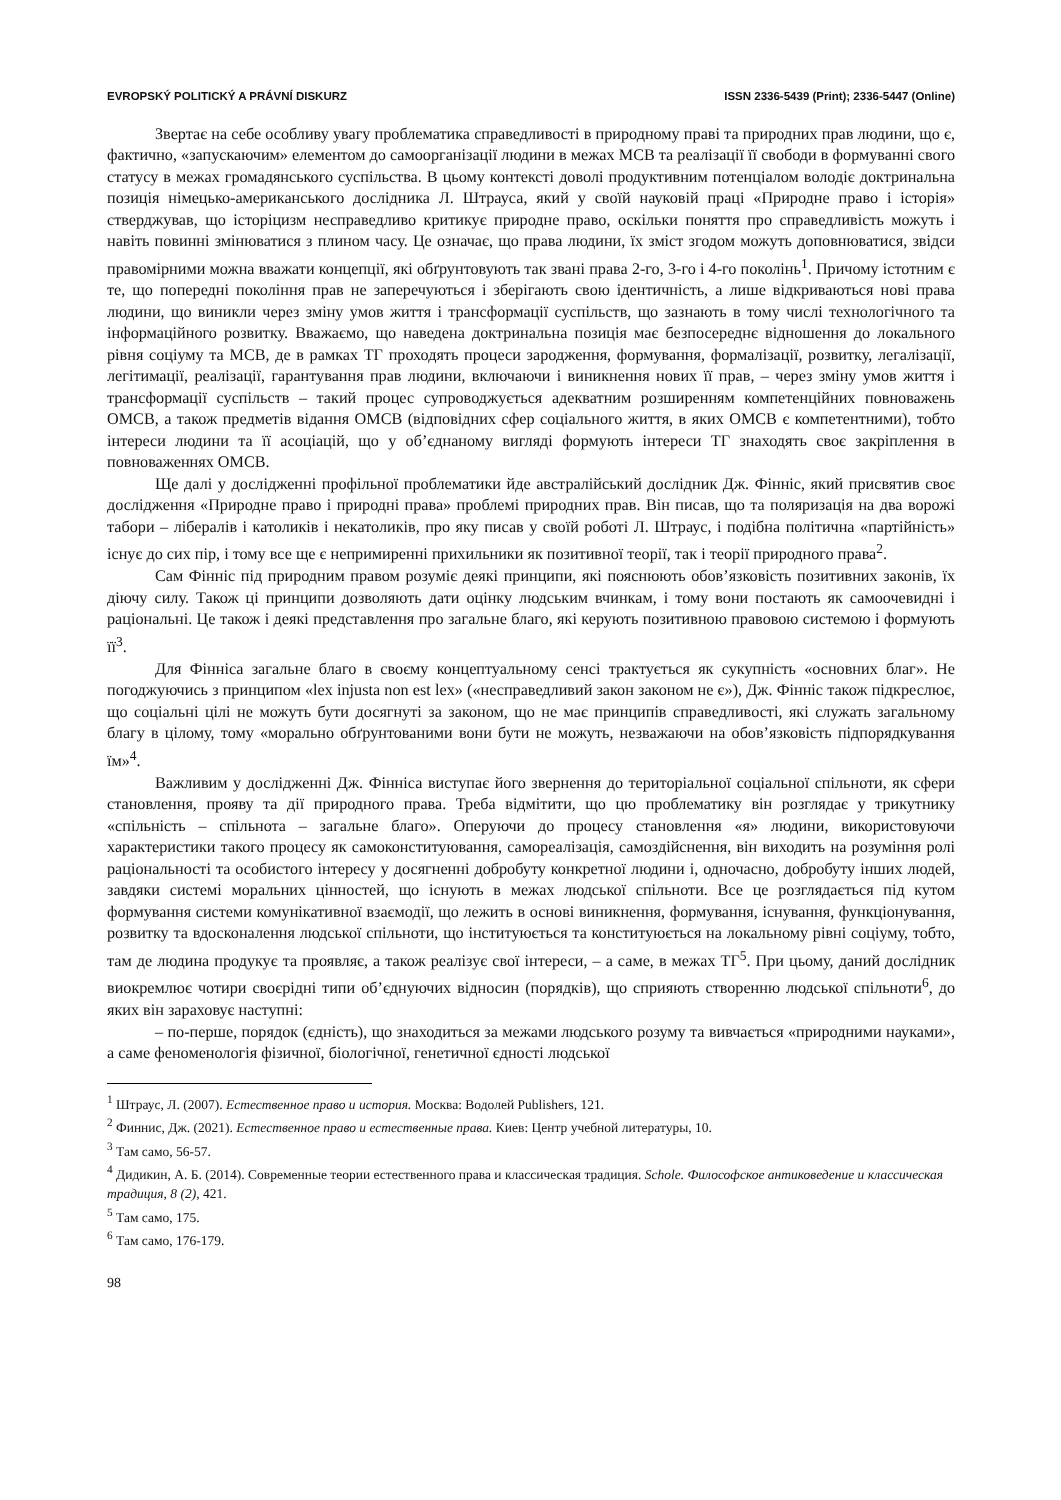EVROPSKÝ POLITICKÝ A PRÁVNÍ DISKURZ ISSN 2336-5439 (Print); 2336-5447 (Online)
Звертає на себе особливу увагу проблематика справедливості в природному праві та природних прав людини, що є, фактично, «запускаючим» елементом до самоорганізації людини в межах МСВ та реалізації її свободи в формуванні свого статусу в межах громадянського суспільства. В цьому контексті доволі продуктивним потенціалом володіє доктринальна позиція німецько-американського дослідника Л. Штрауса, який у своїй науковій праці «Природне право і історія» стверджував, що історіцизм несправедливо критикує природне право, оскільки поняття про справедливість можуть і навіть повинні змінюватися з плином часу. Це означає, що права людини, їх зміст згодом можуть доповнюватися, звідси правомірними можна вважати концепції, які обґрунтовують так звані права 2-го, 3-го і 4-го поколінь<sup>1</sup>. Причому істотним є те, що попередні покоління прав не заперечуються і зберігають свою ідентичність, а лише відкриваються нові права людини, що виникли через зміну умов життя і трансформації суспільств, що зазнають в тому числі технологічного та інформаційного розвитку. Вважаємо, що наведена доктринальна позиція має безпосереднє відношення до локального рівня соціуму та МСВ, де в рамках ТГ проходять процеси зародження, формування, формалізації, розвитку, легалізації, легітимації, реалізації, гарантування прав людини, включаючи і виникнення нових її прав, – через зміну умов життя і трансформації суспільств – такий процес супроводжується адекватним розширенням компетенційних повноважень ОМСВ, а також предметів відання ОМСВ (відповідних сфер соціального життя, в яких ОМСВ є компетентними), тобто інтереси людини та її асоціацій, що у об’єднаному вигляді формують інтереси ТГ знаходять своє закріплення в повноваженнях ОМСВ.
Ще далі у дослідженні профільної проблематики йде австралійський дослідник Дж. Фінніс, який присвятив своє дослідження «Природне право і природні права» проблемі природних прав. Він писав, що та поляризація на два ворожі табори – лібералів і католиків і некатоликів, про яку писав у своїй роботі Л. Штраус, і подібна політична «партійність» існує до сих пір, і тому все ще є непримиренні прихильники як позитивної теорії, так і теорії природного права<sup>2</sup>.
Сам Фінніс під природним правом розуміє деякі принципи, які пояснюють обов’язковість позитивних законів, їх діючу силу. Також ці принципи дозволяють дати оцінку людським вчинкам, і тому вони постають як самоочевидні і раціональні. Це також і деякі представлення про загальне благо, які керують позитивною правовою системою і формують її<sup>3</sup>.
Для Фінніса загальне благо в своєму концептуальному сенсі трактується як сукупність «основних благ». Не погоджуючись з принципом «lex injusta non est lex» («несправедливий закон законом не є»), Дж. Фінніс також підкреслює, що соціальні цілі не можуть бути досягнуті за законом, що не має принципів справедливості, які служать загальному благу в цілому, тому «морально обґрунтованими вони бути не можуть, незважаючи на обов’язковість підпорядкування їм»<sup>4</sup>.
Важливим у дослідженні Дж. Фінніса виступає його звернення до територіальної соціальної спільноти, як сфери становлення, прояву та дії природного права. Треба відмітити, що цю проблематику він розглядає у трикутнику «спільність – спільнота – загальне благо». Оперуючи до процесу становлення «я» людини, використовуючи характеристики такого процесу як самоконституювання, самореалізація, самоздійснення, він виходить на розуміння ролі раціональності та особистого інтересу у досягненні добробуту конкретної людини і, одночасно, добробуту інших людей, завдяки системі моральних цінностей, що існують в межах людської спільноти. Все це розглядається під кутом формування системи комунікативної взаємодії, що лежить в основі виникнення, формування, існування, функціонування, розвитку та вдосконалення людської спільноти, що інституюється та конституюється на локальному рівні соціуму, тобто, там де людина продукує та проявляє, а також реалізує свої інтереси, – а саме, в межах ТГ<sup>5</sup>. При цьому, даний дослідник виокремлює чотири своєрідні типи об’єднуючих відносин (порядків), що сприяють створенню людської спільноти<sup>6</sup>, до яких він зараховує наступні:
– по-перше, порядок (єдність), що знаходиться за межами людського розуму та вивчається «природними науками», а саме феноменологія фізичної, біологічної, генетичної єдності людської
<sup>1</sup> Штраус, Л. (2007). Естественное право и история. Москва: Водолей Publishers, 121.
<sup>2</sup> Финнис, Дж. (2021). Естественное право и естественные права. Киев: Центр учебной литературы, 10.
<sup>3</sup> Там само, 56-57.
<sup>4</sup> Дидикин, А. Б. (2014). Современные теории естественного права и классическая традиция. Schole. Философское антиковедение и классическая традиция, 8 (2), 421.
<sup>5</sup> Там само, 175.
<sup>6</sup> Там само, 176-179.
98